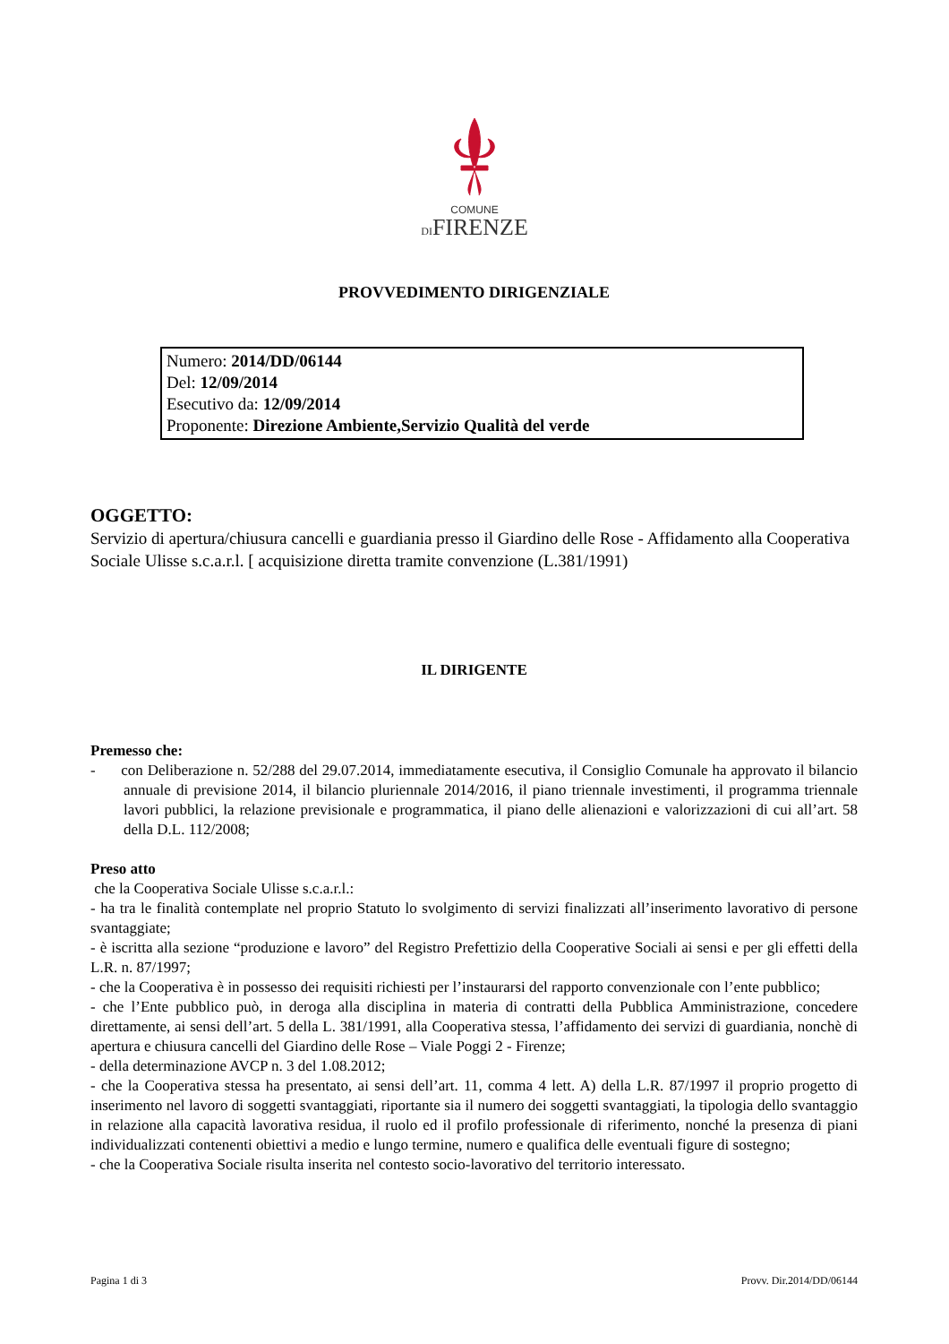COMUNE
DIFIRENZE
PROVVEDIMENTO DIRIGENZIALE
Numero: 2014/DD/06144
Del: 12/09/2014
Esecutivo da: 12/09/2014
Proponente: Direzione Ambiente,Servizio Qualità del verde
OGGETTO:
Servizio di apertura/chiusura cancelli e guardiania presso il Giardino delle Rose - Affidamento alla Cooperativa Sociale Ulisse s.c.a.r.l. [ acquisizione diretta tramite convenzione (L.381/1991)
IL DIRIGENTE
Premesso che:
- con Deliberazione n. 52/288 del 29.07.2014, immediatamente esecutiva, il Consiglio Comunale ha approvato il bilancio annuale di previsione 2014, il bilancio pluriennale 2014/2016, il piano triennale investimenti, il programma triennale lavori pubblici, la relazione previsionale e programmatica, il piano delle alienazioni e valorizzazioni di cui all’art. 58 della D.L. 112/2008;
Preso atto
che la Cooperativa Sociale Ulisse s.c.a.r.l.:
- ha tra le finalità contemplate nel proprio Statuto lo svolgimento di servizi finalizzati all’inserimento lavorativo di persone svantaggiate;
- è iscritta alla sezione “produzione e lavoro” del Registro Prefettizio della Cooperative Sociali ai sensi e per gli effetti della L.R. n. 87/1997;
- che la Cooperativa è in possesso dei requisiti richiesti per l’instaurarsi del rapporto convenzionale con l’ente pubblico;
- che l’Ente pubblico può, in deroga alla disciplina in materia di contratti della Pubblica Amministrazione, concedere direttamente, ai sensi dell’art. 5 della L. 381/1991, alla Cooperativa stessa, l’affidamento dei servizi di guardiania, nonchè di apertura e chiusura cancelli del Giardino delle Rose – Viale Poggi 2 - Firenze;
- della determinazione AVCP n. 3 del 1.08.2012;
- che la Cooperativa stessa ha presentato, ai sensi dell’art. 11, comma 4 lett. A) della L.R. 87/1997 il proprio progetto di inserimento nel lavoro di soggetti svantaggiati, riportante sia il numero dei soggetti svantaggiati, la tipologia dello svantaggio in relazione alla capacità lavorativa residua, il ruolo ed il profilo professionale di riferimento, nonché la presenza di piani individualizzati contenenti obiettivi a medio e lungo termine, numero e qualifica delle eventuali figure di sostegno;
- che la Cooperativa Sociale risulta inserita nel contesto socio-lavorativo del territorio interessato.
Pagina 1 di 3 Provv. Dir.2014/DD/06144